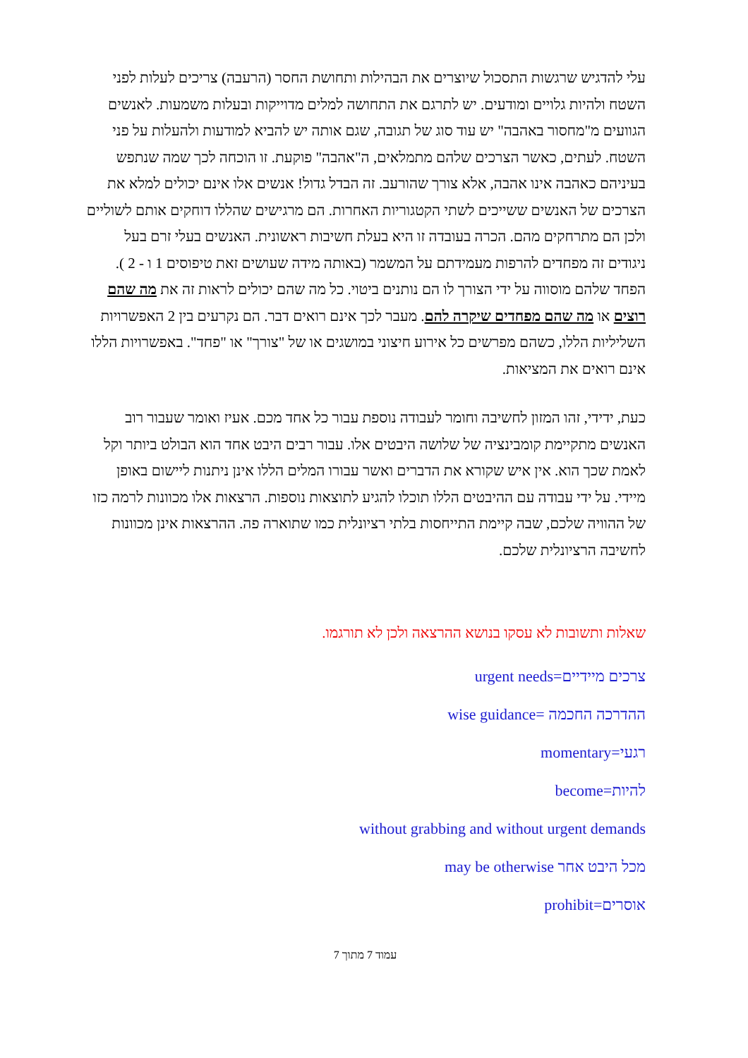עלי להדגיש שרגשות התסכול שיוצרים את הבהילות ותחושת החסר (הרעבה) צריכים לעלות לפני השטח ולהיות גלויים ומודעים. יש לתרגם את התחושה למלים מדוייקות ובעלות משמעות. לאנשים הגוועים מ"מחסור באהבה" יש עוד סוג של תגובה, שגם אותה יש להביא למודעות ולהעלות על פני השטח. לעתים, כאשר הצרכים שלהם מתמלאים, ה"אהבה" פוקעת. זו הוכחה לכך שמה שנתפש בעיניהם כאהבה אינו אהבה, אלא צורך שהורעב. זה הבדל גדול! אנשים אלו אינם יכולים למלא את הצרכים של האנשים ששייכים לשתי הקטגוריות האחרות. הם מרגישים שהללו דוחקים אותם לשוליים ולכן הם מתרחקים מהם. הכרה בעובדה זו היא בעלת חשיבות ראשונית. האנשים בעלי זרם בעל ניגודים זה מפחדים להרפות מעמידתם על המשמר (באותה מידה שעושים זאת טיפוסים 1 ו - 2 ). הפחד שלהם מוסווה על ידי הצורך לו הם נותנים ביטוי. כל מה שהם יכולים לראות זה את מה שהם רוצים או מה שהם מפחדים שיקרה להם. מעבר לכך אינם רואים דבר. הם נקרעים בין 2 האפשרויות השליליות הללו, כשהם מפרשים כל אירוע חיצוני במושגים או של "צורך" או "פחד". באפשרויות הללו אינם רואים את המציאות.
כעת, ידידי, זהו המזון לחשיבה וחומר לעבודה נוספת עבור כל אחד מכם. אעיז ואומר שעבור רוב האנשים מתקיימת קומבינציה של שלושה היבטים אלו. עבור רבים היבט אחד הוא הבולט ביותר וקל לאמת שכך הוא. אין איש שקורא את הדברים ואשר עבורו המלים הללו אינן ניתנות ליישום באופן מיידי. על ידי עבודה עם ההיבטים הללו תוכלו להגיע לתוצאות נוספות. הרצאות אלו מכוונות לרמה כזו של ההוויה שלכם, שבה קיימת התייחסות בלתי רציונלית כמו שתוארה פה. ההרצאות אינן מכוונות לחשיבה הרציונלית שלכם.
שאלות ותשובות לא עסקו בנושא ההרצאה ולכן לא תורגמו.
צרכים מיידיים=urgent needs
ההדרכה החכמה =wise guidance
רגעי=momentary
להיות=become
without grabbing and without urgent demands
מכל היבט אחר may be otherwise
אוסרים=prohibit
עמוד 7 מתוך 7